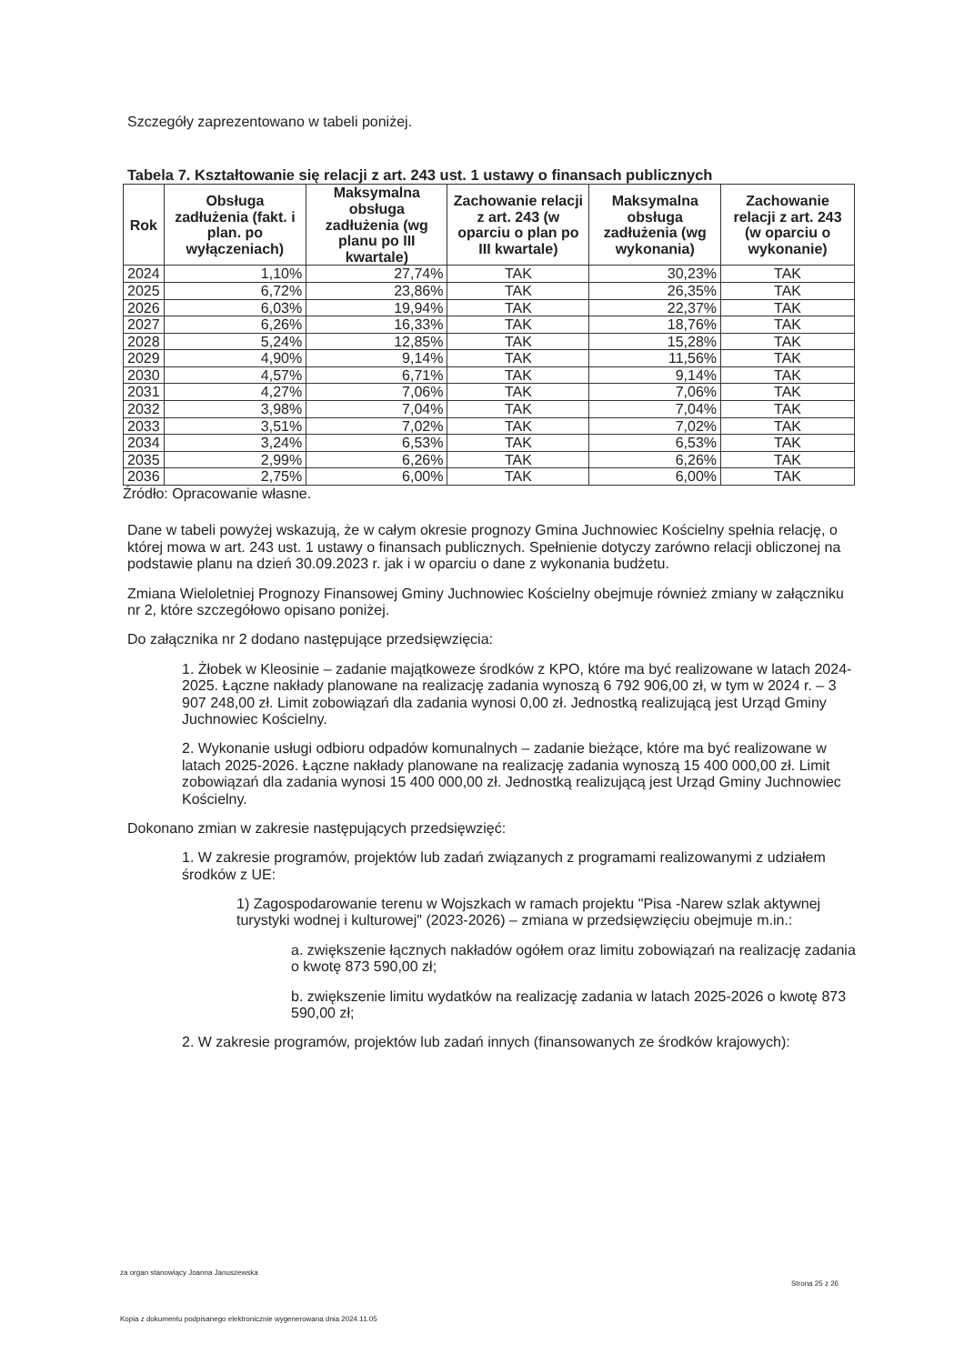Szczegóły zaprezentowano w tabeli poniżej.
Tabela 7. Kształtowanie się relacji z art. 243 ust. 1 ustawy o finansach publicznych
| Rok | Obsługa zadłużenia (fakt. i plan. po wyłączeniach) | Maksymalna obsługa zadłużenia (wg planu po III kwartale) | Zachowanie relacji z art. 243 (w oparciu o plan po III kwartale) | Maksymalna obsługa zadłużenia (wg wykonania) | Zachowanie relacji z art. 243 (w oparciu o wykonanie) |
| --- | --- | --- | --- | --- | --- |
| 2024 | 1,10% | 27,74% | TAK | 30,23% | TAK |
| 2025 | 6,72% | 23,86% | TAK | 26,35% | TAK |
| 2026 | 6,03% | 19,94% | TAK | 22,37% | TAK |
| 2027 | 6,26% | 16,33% | TAK | 18,76% | TAK |
| 2028 | 5,24% | 12,85% | TAK | 15,28% | TAK |
| 2029 | 4,90% | 9,14% | TAK | 11,56% | TAK |
| 2030 | 4,57% | 6,71% | TAK | 9,14% | TAK |
| 2031 | 4,27% | 7,06% | TAK | 7,06% | TAK |
| 2032 | 3,98% | 7,04% | TAK | 7,04% | TAK |
| 2033 | 3,51% | 7,02% | TAK | 7,02% | TAK |
| 2034 | 3,24% | 6,53% | TAK | 6,53% | TAK |
| 2035 | 2,99% | 6,26% | TAK | 6,26% | TAK |
| 2036 | 2,75% | 6,00% | TAK | 6,00% | TAK |
Źródło: Opracowanie własne.
Dane w tabeli powyżej wskazują, że w całym okresie prognozy Gmina Juchnowiec Kościelny spełnia relację, o której mowa w art. 243 ust. 1 ustawy o finansach publicznych. Spełnienie dotyczy zarówno relacji obliczonej na podstawie planu na dzień 30.09.2023 r. jak i w oparciu o dane z wykonania budżetu.
Zmiana Wieloletniej Prognozy Finansowej Gminy Juchnowiec Kościelny obejmuje również zmiany w załączniku nr 2, które szczegółowo opisano poniżej.
Do załącznika nr 2 dodano następujące przedsięwzięcia:
1. Żłobek w Kleosinie – zadanie majątkoweze środków z KPO, które ma być realizowane w latach 2024-2025. Łączne nakłady planowane na realizację zadania wynoszą 6 792 906,00 zł, w tym w 2024 r. – 3 907 248,00 zł. Limit zobowiązań dla zadania wynosi 0,00 zł. Jednostką realizującą jest Urząd Gminy Juchnowiec Kościelny.
2. Wykonanie usługi odbioru odpadów komunalnych – zadanie bieżące, które ma być realizowane w latach 2025-2026. Łączne nakłady planowane na realizację zadania wynoszą 15 400 000,00 zł. Limit zobowiązań dla zadania wynosi 15 400 000,00 zł. Jednostką realizującą jest Urząd Gminy Juchnowiec Kościelny.
Dokonano zmian w zakresie następujących przedsięwzięć:
1. W zakresie programów, projektów lub zadań związanych z programami realizowanymi z udziałem środków z UE:
1) Zagospodarowanie terenu w Wojszkach w ramach projektu "Pisa -Narew szlak aktywnej turystyki wodnej i kulturowej" (2023-2026) – zmiana w przedsięwzięciu obejmuje m.in.:
a. zwiększenie łącznych nakładów ogółem oraz limitu zobowiązań na realizację zadania o kwotę 873 590,00 zł;
b. zwiększenie limitu wydatków na realizację zadania w latach 2025-2026 o kwotę 873 590,00 zł;
2. W zakresie programów, projektów lub zadań innych (finansowanych ze środków krajowych):
za organ stanowiący Joanna Januszewska
Strona 25 z 26
Kopia z dokumentu podpisanego elektronicznie wygenerowana dnia 2024.11.05